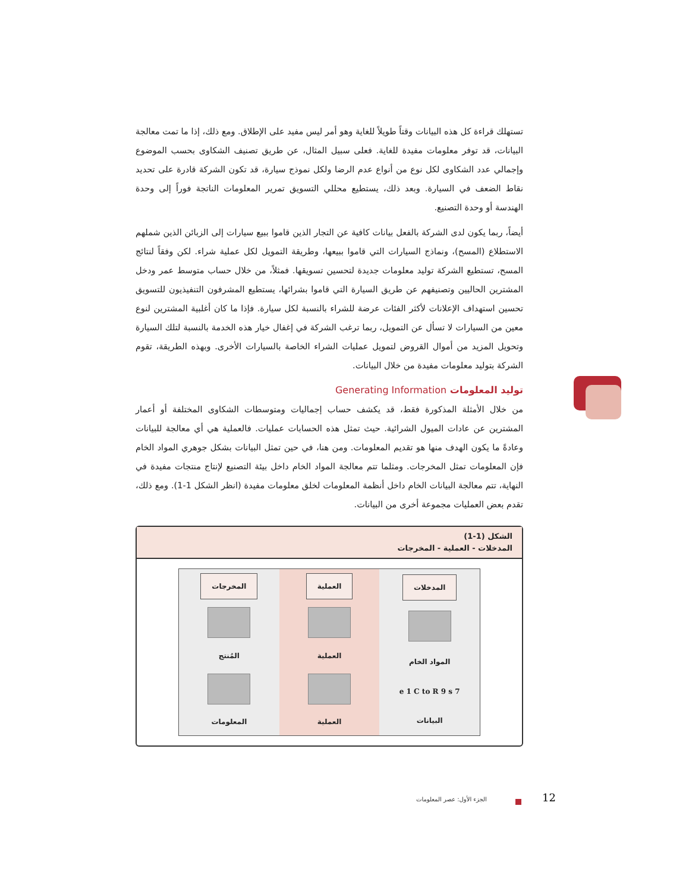تستهلك قراءة كل هذه البيانات وقتاً طويلاً للغاية وهو أمر ليس مفيد على الإطلاق. ومع ذلك، إذا ما تمت معالجة البيانات، قد توفر معلومات مفيدة للغاية. فعلى سبيل المثال، عن طريق تصنيف الشكاوى بحسب الموضوع وإجمالي عدد الشكاوى لكل نوع من أنواع عدم الرضا ولكل نموذج سيارة، قد تكون الشركة قادرة على تحديد نقاط الضعف في السيارة. وبعد ذلك، يستطيع محللي التسويق تمرير المعلومات الناتجة فوراً إلى وحدة الهندسة أو وحدة التصنيع.
أيضاً، ربما يكون لدى الشركة بالفعل بيانات كافية عن التجار الذين قاموا ببيع سيارات إلى الزبائن الذين شملهم الاستطلاع (المسح)، ونماذج السيارات التي قاموا ببيعها، وطريقة التمويل لكل عملية شراء. لكن وفقاً لنتائج المسح، تستطيع الشركة توليد معلومات جديدة لتحسين تسويقها. فمثلاً، من خلال حساب متوسط عمر ودخل المشترين الحاليين وتصنيفهم عن طريق السيارة التي قاموا بشرائها، يستطيع المشرفون التنفيذيون للتسويق تحسين استهداف الإعلانات لأكثر الفئات عرضة للشراء بالنسبة لكل سيارة. فإذا ما كان أغلبية المشترين لنوع معين من السيارات لا تسأل عن التمويل، ربما ترغب الشركة في إغفال خيار هذه الخدمة بالنسبة لتلك السيارة وتحويل المزيد من أموال القروض لتمويل عمليات الشراء الخاصة بالسيارات الأخرى. وبهذه الطريقة، تقوم الشركة بتوليد معلومات مفيدة من خلال البيانات.
توليد المعلومات Generating Information
من خلال الأمثلة المذكورة فقط، قد يكشف حساب إجماليات ومتوسطات الشكاوى المختلفة أو أعمار المشترين عن عادات الميول الشرائية. حيث تمثل هذه الحسابات عمليات. فالعملية هي أي معالجة للبيانات وعادةً ما يكون الهدف منها هو تقديم المعلومات. ومن هنا، في حين تمثل البيانات بشكل جوهري المواد الخام فإن المعلومات تمثل المخرجات. ومثلما تتم معالجة المواد الخام داخل بيئة التصنيع لإنتاج منتجات مفيدة في النهاية، تتم معالجة البيانات الخام داخل أنظمة المعلومات لخلق معلومات مفيدة (انظر الشكل 1-1). ومع ذلك، تقدم بعض العمليات مجموعة أخرى من البيانات.
الشكل (1-1)
المدخلات - العملية - المخرجات
المدخلات
المواد الخام
e 1 C to R 9 s 7
البيانات
العملية
العملية
العملية
المخرجات
المُنتج
المعلومات
الجزء الأول: عصر المعلومات 12